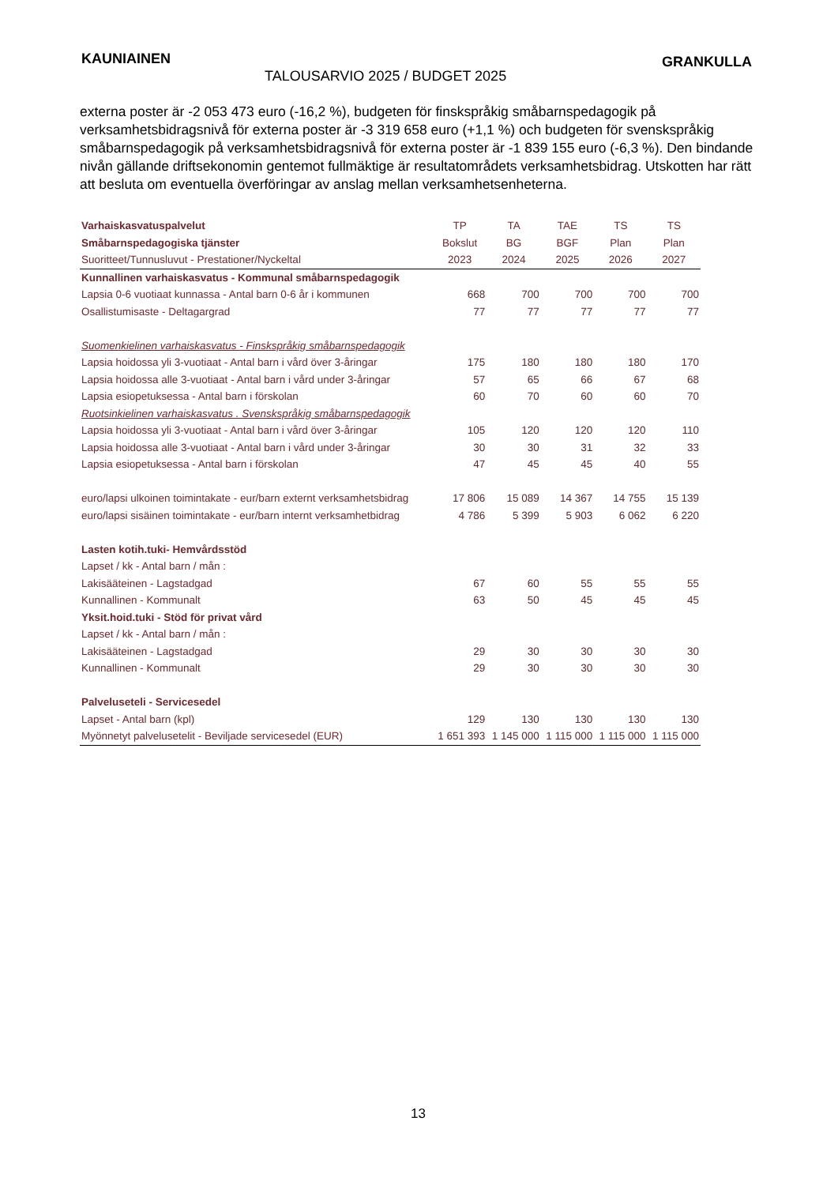KAUNIAINEN
TALOUSARVIO 2025 / BUDGET 2025
GRANKULLA
externa poster är -2 053 473 euro (-16,2 %), budgeten för finskspråkig småbarnspedagogik på verksamhetsbidragsnivå för externa poster är -3 319 658 euro (+1,1 %) och budgeten för svenskspråkig småbarnspedagogik på verksamhetsbidragsnivå för externa poster är -1 839 155 euro (-6,3 %). Den bindande nivån gällande driftsekonomin gentemot fullmäktige är resultatområdets verksamhetsbidrag. Utskotten har rätt att besluta om eventuella överföringar av anslag mellan verksamhetsenheterna.
| Varhaiskasvatuspalvelut | TP | TA | TAE | TS | TS |
| Småbarnspedagogiska tjänster | Bokslut | BG | BGF | Plan | Plan |
| Suoritteet/Tunnusluvut - Prestationer/Nyckeltal | 2023 | 2024 | 2025 | 2026 | 2027 |
| Kunnallinen varhaiskasvatus - Kommunal småbarnspedagogik | | | | | |
| Lapsia 0-6 vuotiaat kunnassa - Antal barn 0-6 år i kommunen | 668 | 700 | 700 | 700 | 700 |
| Osallistumisaste - Deltagargrad | 77 | 77 | 77 | 77 | 77 |
| Suomenkielinen varhaiskasvatus - Finskspråkig småbarnspedagogik | | | | | |
| Lapsia hoidossa yli 3-vuotiaat - Antal barn i vård över 3-åringar | 175 | 180 | 180 | 180 | 170 |
| Lapsia hoidossa alle 3-vuotiaat - Antal barn i vård under 3-åringar | 57 | 65 | 66 | 67 | 68 |
| Lapsia esiopetuksessa - Antal barn i förskolan | 60 | 70 | 60 | 60 | 70 |
| Ruotsinkielinen varhaiskasvatus . Svenskspråkig småbarnspedagogik | | | | | |
| Lapsia hoidossa yli 3-vuotiaat - Antal barn i vård över 3-åringar | 105 | 120 | 120 | 120 | 110 |
| Lapsia hoidossa alle 3-vuotiaat - Antal barn i vård under 3-åringar | 30 | 30 | 31 | 32 | 33 |
| Lapsia esiopetuksessa - Antal barn i förskolan | 47 | 45 | 45 | 40 | 55 |
| euro/lapsi ulkoinen toimintakate - eur/barn externt verksamhetsbidrag | 17 806 | 15 089 | 14 367 | 14 755 | 15 139 |
| euro/lapsi sisäinen toimintakate - eur/barn internt verksamhetbidrag | 4 786 | 5 399 | 5 903 | 6 062 | 6 220 |
| Lasten kotih.tuki- Hemvårdsstöd | | | | | |
| Lapset / kk - Antal barn / mån : | | | | | |
| Lakisääteinen - Lagstadgad | 67 | 60 | 55 | 55 | 55 |
| Kunnallinen - Kommunalt | 63 | 50 | 45 | 45 | 45 |
| Yksit.hoid.tuki - Stöd för privat vård | | | | | |
| Lapset / kk - Antal barn / mån : | | | | | |
| Lakisääteinen - Lagstadgad | 29 | 30 | 30 | 30 | 30 |
| Kunnallinen - Kommunalt | 29 | 30 | 30 | 30 | 30 |
| Palveluseteli - Servicesedel | | | | | |
| Lapset - Antal barn (kpl) | 129 | 130 | 130 | 130 | 130 |
| Myönnetyt palvelusetelit - Beviljade servicesedel (EUR) | 1 651 393 | 1 145 000 | 1 115 000 | 1 115 000 | 1 115 000 |
13